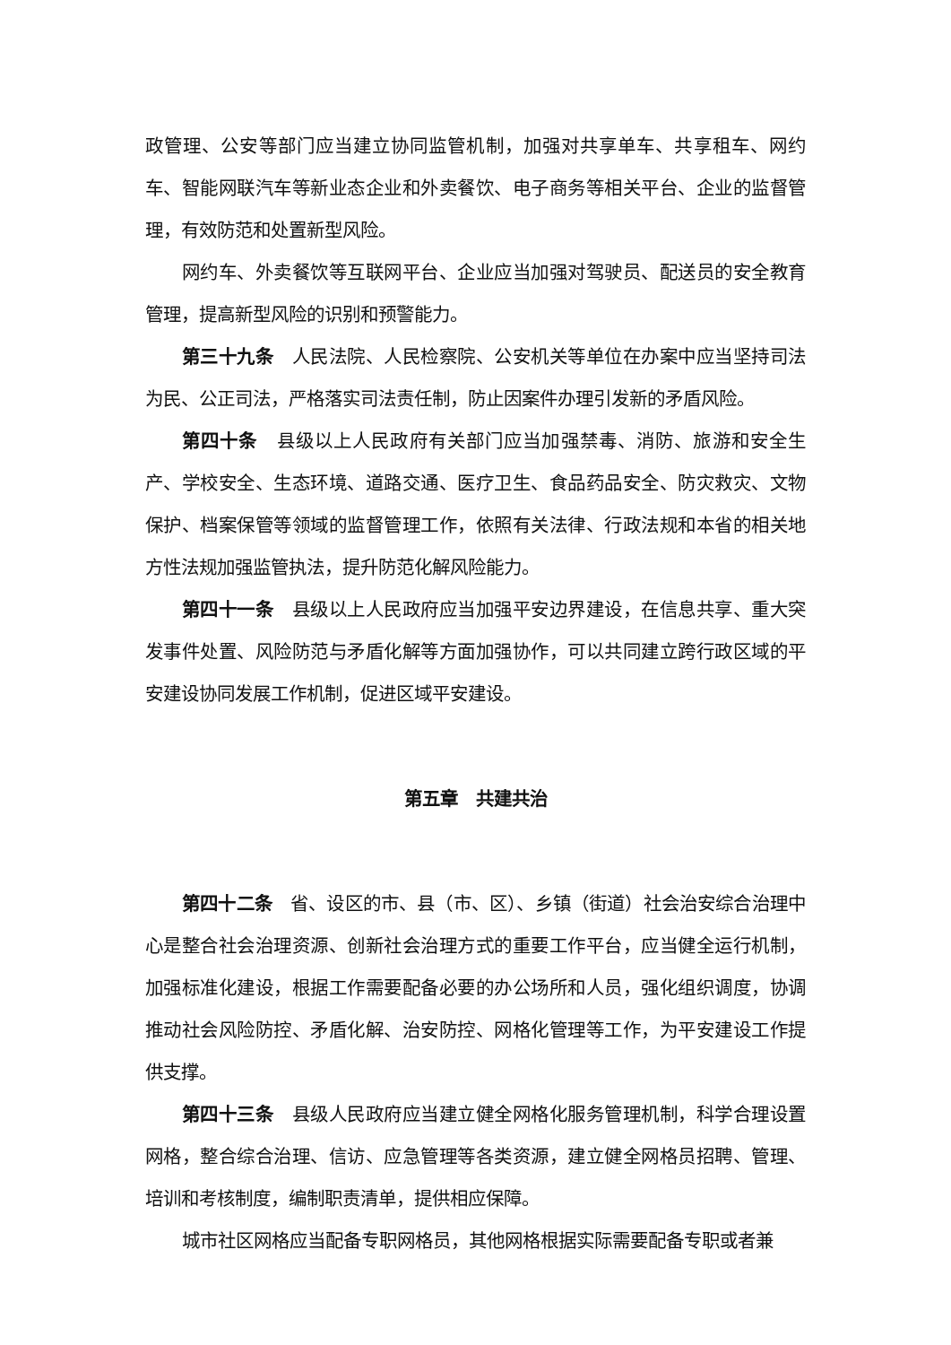政管理、公安等部门应当建立协同监管机制，加强对共享单车、共享租车、网约车、智能网联汽车等新业态企业和外卖餐饮、电子商务等相关平台、企业的监督管理，有效防范和处置新型风险。
网约车、外卖餐饮等互联网平台、企业应当加强对驾驶员、配送员的安全教育管理，提高新型风险的识别和预警能力。
第三十九条　人民法院、人民检察院、公安机关等单位在办案中应当坚持司法为民、公正司法，严格落实司法责任制，防止因案件办理引发新的矛盾风险。
第四十条　县级以上人民政府有关部门应当加强禁毒、消防、旅游和安全生产、学校安全、生态环境、道路交通、医疗卫生、食品药品安全、防灾救灾、文物保护、档案保管等领域的监督管理工作，依照有关法律、行政法规和本省的相关地方性法规加强监管执法，提升防范化解风险能力。
第四十一条　县级以上人民政府应当加强平安边界建设，在信息共享、重大突发事件处置、风险防范与矛盾化解等方面加强协作，可以共同建立跨行政区域的平安建设协同发展工作机制，促进区域平安建设。
第五章　共建共治
第四十二条　省、设区的市、县（市、区）、乡镇（街道）社会治安综合治理中心是整合社会治理资源、创新社会治理方式的重要工作平台，应当健全运行机制，加强标准化建设，根据工作需要配备必要的办公场所和人员，强化组织调度，协调推动社会风险防控、矛盾化解、治安防控、网格化管理等工作，为平安建设工作提供支撑。
第四十三条　县级人民政府应当建立健全网格化服务管理机制，科学合理设置网格，整合综合治理、信访、应急管理等各类资源，建立健全网格员招聘、管理、培训和考核制度，编制职责清单，提供相应保障。
城市社区网格应当配备专职网格员，其他网格根据实际需要配备专职或者兼